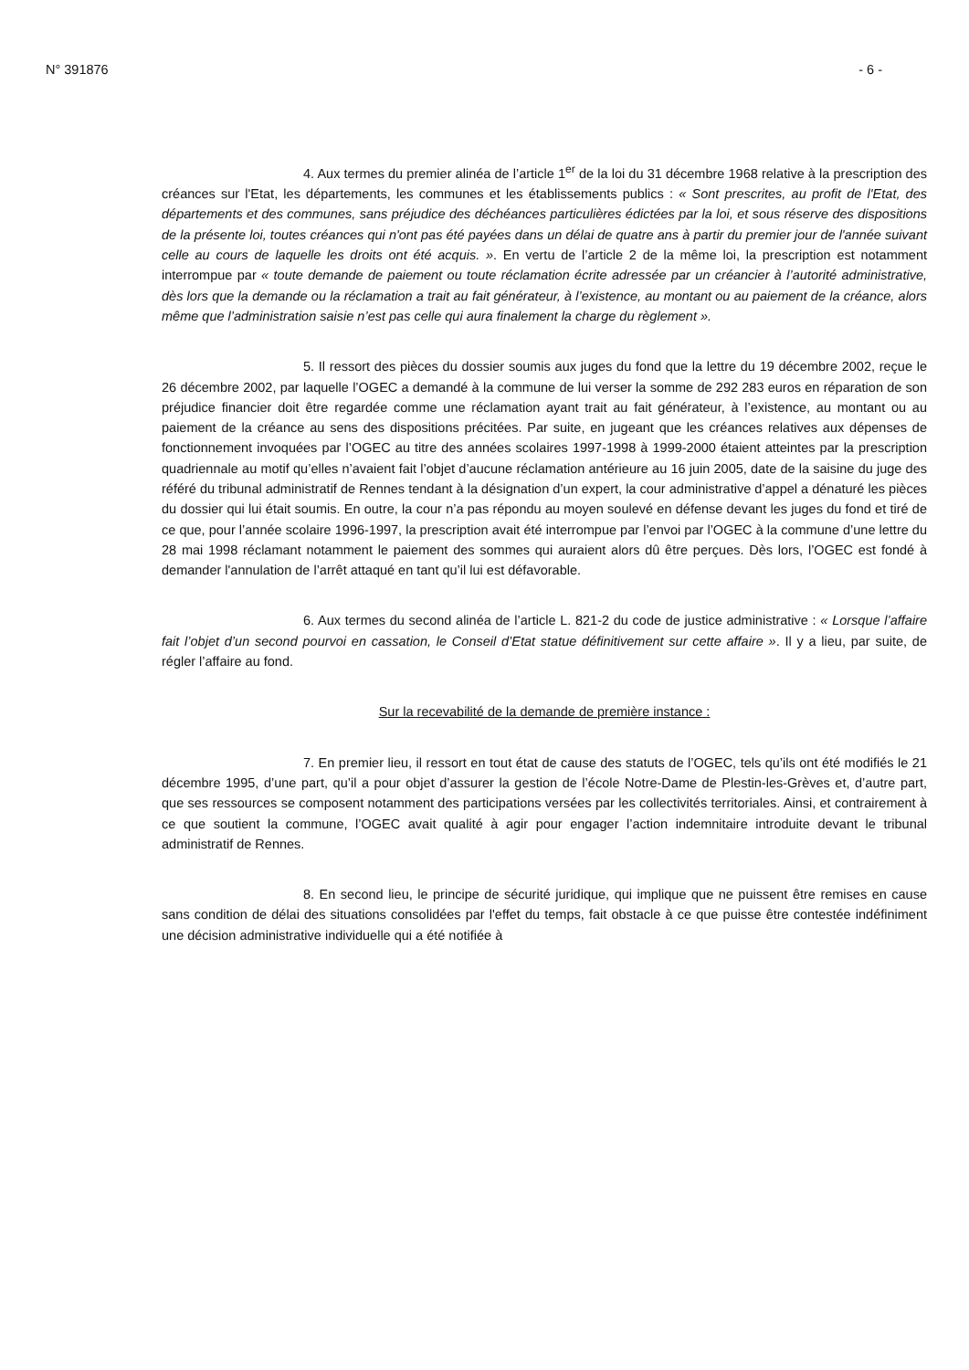N° 391876 - 6 -
4. Aux termes du premier alinéa de l’article 1<sup>er</sup> de la loi du 31 décembre 1968 relative à la prescription des créances sur l'Etat, les départements, les communes et les établissements publics : « Sont prescrites, au profit de l'Etat, des départements et des communes, sans préjudice des déchéances particulières édictées par la loi, et sous réserve des dispositions de la présente loi, toutes créances qui n'ont pas été payées dans un délai de quatre ans à partir du premier jour de l'année suivant celle au cours de laquelle les droits ont été acquis. ». En vertu de l’article 2 de la même loi, la prescription est notamment interrompue par « toute demande de paiement ou toute réclamation écrite adressée par un créancier à l’autorité administrative, dès lors que la demande ou la réclamation a trait au fait générateur, à l’existence, au montant ou au paiement de la créance, alors même que l’administration saisie n’est pas celle qui aura finalement la charge du règlement ».
5. Il ressort des pièces du dossier soumis aux juges du fond que la lettre du 19 décembre 2002, reçue le 26 décembre 2002, par laquelle l’OGEC a demandé à la commune de lui verser la somme de 292 283 euros en réparation de son préjudice financier doit être regardée comme une réclamation ayant trait au fait générateur, à l’existence, au montant ou au paiement de la créance au sens des dispositions précitées. Par suite, en jugeant que les créances relatives aux dépenses de fonctionnement invoquées par l’OGEC au titre des années scolaires 1997-1998 à 1999-2000 étaient atteintes par la prescription quadriennale au motif qu’elles n’avaient fait l’objet d’aucune réclamation antérieure au 16 juin 2005, date de la saisine du juge des référé du tribunal administratif de Rennes tendant à la désignation d’un expert, la cour administrative d’appel a dénaturé les pièces du dossier qui lui était soumis. En outre, la cour n’a pas répondu au moyen soulevé en défense devant les juges du fond et tiré de ce que, pour l’année scolaire 1996-1997, la prescription avait été interrompue par l’envoi par l’OGEC à la commune d’une lettre du 28 mai 1998 réclamant notamment le paiement des sommes qui auraient alors dû être perçues. Dès lors, l’OGEC est fondé à demander l'annulation de l’arrêt attaqué en tant qu’il lui est défavorable.
6. Aux termes du second alinéa de l’article L. 821-2 du code de justice administrative : « Lorsque l’affaire fait l’objet d’un second pourvoi en cassation, le Conseil d’Etat statue définitivement sur cette affaire ». Il y a lieu, par suite, de régler l’affaire au fond.
Sur la recevabilité de la demande de première instance :
7. En premier lieu, il ressort en tout état de cause des statuts de l’OGEC, tels qu’ils ont été modifiés le 21 décembre 1995, d’une part, qu’il a pour objet d’assurer la gestion de l’école Notre-Dame de Plestin-les-Grèves et, d’autre part, que ses ressources se composent notamment des participations versées par les collectivités territoriales. Ainsi, et contrairement à ce que soutient la commune, l’OGEC avait qualité à agir pour engager l’action indemnitaire introduite devant le tribunal administratif de Rennes.
8. En second lieu, le principe de sécurité juridique, qui implique que ne puissent être remises en cause sans condition de délai des situations consolidées par l'effet du temps, fait obstacle à ce que puisse être contestée indéfiniment une décision administrative individuelle qui a été notifiée à